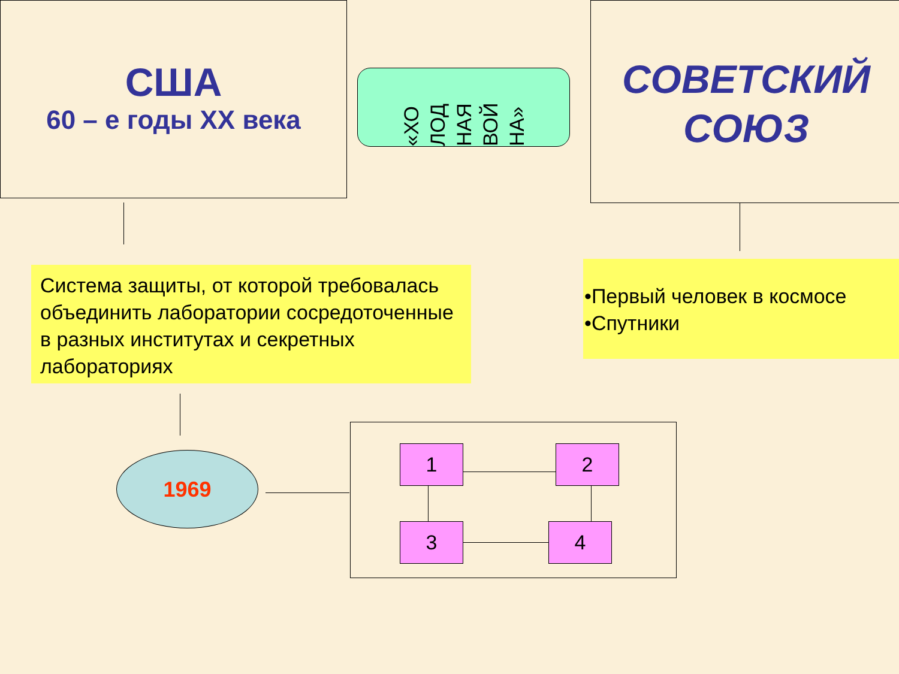США
60 – е годы ХХ века
«ХО ЛОД НАЯ ВОЙ НА»
СОВЕТСКИЙ
СОЮЗ
Система защиты, от которой требовалась объединить лаборатории сосредоточенные в разных институтах и секретных лабораториях
•Первый человек в космосе
•Спутники
1969 1 2
3 4